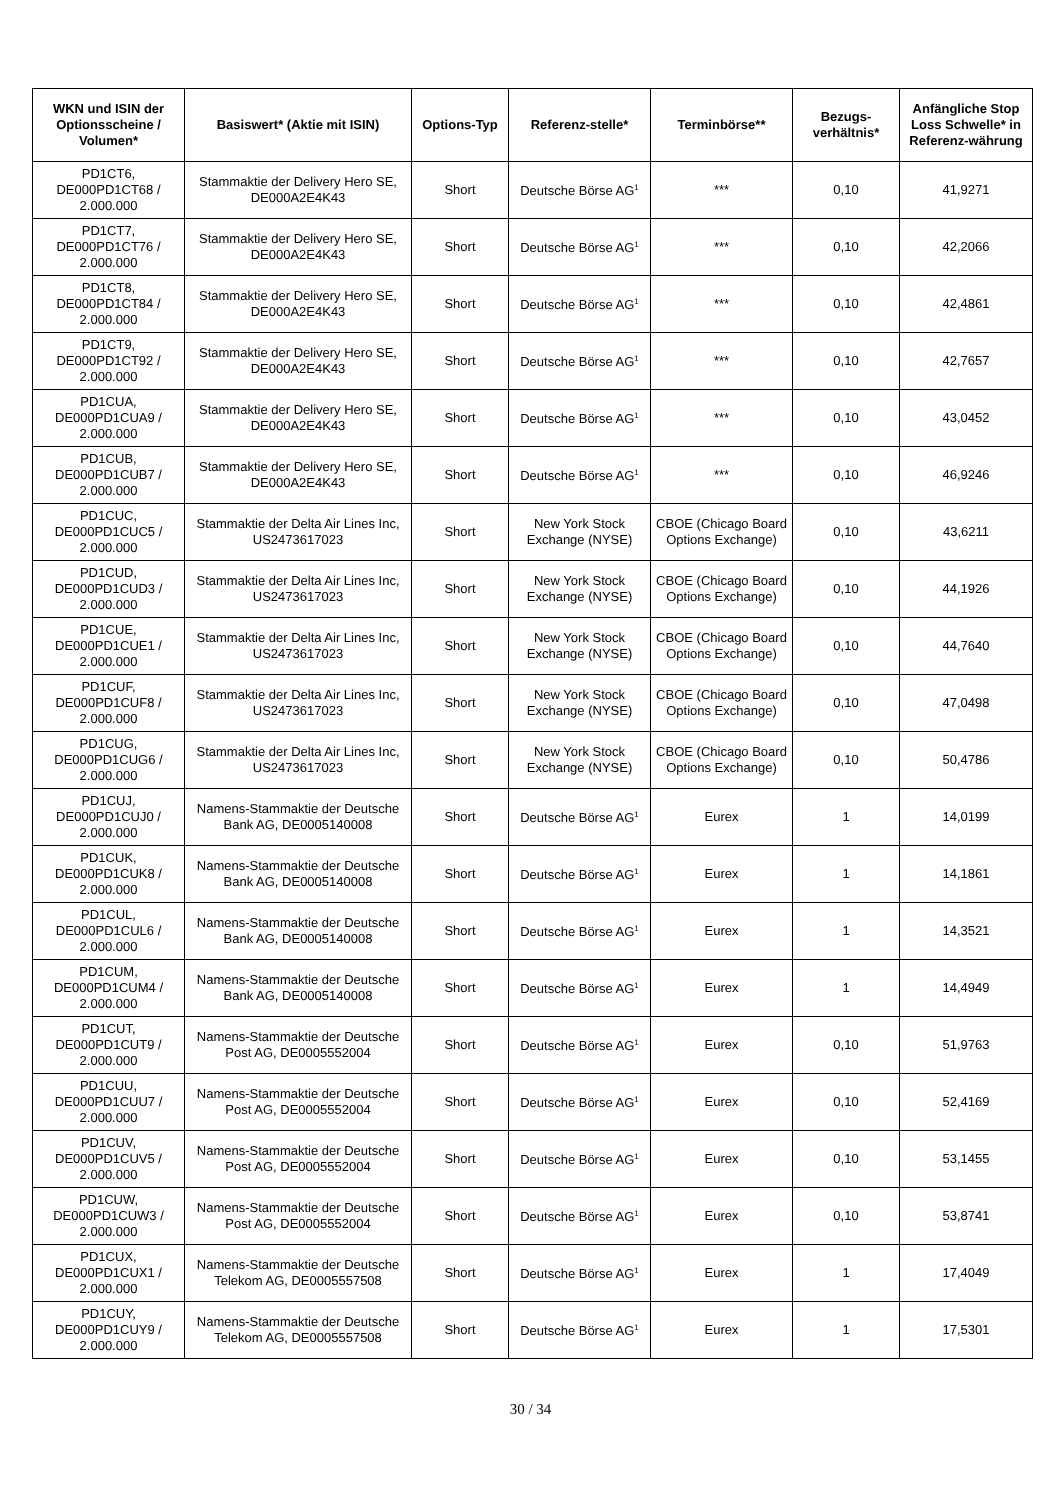| WKN und ISIN der Optionsscheine / Volumen* | Basiswert* (Aktie mit ISIN) | Options-Typ | Referenz-stelle* | Terminbörse** | Bezugs-verhältnis* | Anfängliche Stop Loss Schwelle* in Referenz-währung |
| --- | --- | --- | --- | --- | --- | --- |
| PD1CT6, DE000PD1CT68 / 2.000.000 | Stammaktie der Delivery Hero SE, DE000A2E4K43 | Short | Deutsche Börse AG<sup>1</sup> | *** | 0,10 | 41,9271 |
| PD1CT7, DE000PD1CT76 / 2.000.000 | Stammaktie der Delivery Hero SE, DE000A2E4K43 | Short | Deutsche Börse AG<sup>1</sup> | *** | 0,10 | 42,2066 |
| PD1CT8, DE000PD1CT84 / 2.000.000 | Stammaktie der Delivery Hero SE, DE000A2E4K43 | Short | Deutsche Börse AG<sup>1</sup> | *** | 0,10 | 42,4861 |
| PD1CT9, DE000PD1CT92 / 2.000.000 | Stammaktie der Delivery Hero SE, DE000A2E4K43 | Short | Deutsche Börse AG<sup>1</sup> | *** | 0,10 | 42,7657 |
| PD1CUA, DE000PD1CUA9 / 2.000.000 | Stammaktie der Delivery Hero SE, DE000A2E4K43 | Short | Deutsche Börse AG<sup>1</sup> | *** | 0,10 | 43,0452 |
| PD1CUB, DE000PD1CUB7 / 2.000.000 | Stammaktie der Delivery Hero SE, DE000A2E4K43 | Short | Deutsche Börse AG<sup>1</sup> | *** | 0,10 | 46,9246 |
| PD1CUC, DE000PD1CUC5 / 2.000.000 | Stammaktie der Delta Air Lines Inc, US2473617023 | Short | New York Stock Exchange (NYSE) | CBOE (Chicago Board Options Exchange) | 0,10 | 43,6211 |
| PD1CUD, DE000PD1CUD3 / 2.000.000 | Stammaktie der Delta Air Lines Inc, US2473617023 | Short | New York Stock Exchange (NYSE) | CBOE (Chicago Board Options Exchange) | 0,10 | 44,1926 |
| PD1CUE, DE000PD1CUE1 / 2.000.000 | Stammaktie der Delta Air Lines Inc, US2473617023 | Short | New York Stock Exchange (NYSE) | CBOE (Chicago Board Options Exchange) | 0,10 | 44,7640 |
| PD1CUF, DE000PD1CUF8 / 2.000.000 | Stammaktie der Delta Air Lines Inc, US2473617023 | Short | New York Stock Exchange (NYSE) | CBOE (Chicago Board Options Exchange) | 0,10 | 47,0498 |
| PD1CUG, DE000PD1CUG6 / 2.000.000 | Stammaktie der Delta Air Lines Inc, US2473617023 | Short | New York Stock Exchange (NYSE) | CBOE (Chicago Board Options Exchange) | 0,10 | 50,4786 |
| PD1CUJ, DE000PD1CUJ0 / 2.000.000 | Namens-Stammaktie der Deutsche Bank AG, DE0005140008 | Short | Deutsche Börse AG<sup>1</sup> | Eurex | 1 | 14,0199 |
| PD1CUK, DE000PD1CUK8 / 2.000.000 | Namens-Stammaktie der Deutsche Bank AG, DE0005140008 | Short | Deutsche Börse AG<sup>1</sup> | Eurex | 1 | 14,1861 |
| PD1CUL, DE000PD1CUL6 / 2.000.000 | Namens-Stammaktie der Deutsche Bank AG, DE0005140008 | Short | Deutsche Börse AG<sup>1</sup> | Eurex | 1 | 14,3521 |
| PD1CUM, DE000PD1CUM4 / 2.000.000 | Namens-Stammaktie der Deutsche Bank AG, DE0005140008 | Short | Deutsche Börse AG<sup>1</sup> | Eurex | 1 | 14,4949 |
| PD1CUT, DE000PD1CUT9 / 2.000.000 | Namens-Stammaktie der Deutsche Post AG, DE0005552004 | Short | Deutsche Börse AG<sup>1</sup> | Eurex | 0,10 | 51,9763 |
| PD1CUU, DE000PD1CUU7 / 2.000.000 | Namens-Stammaktie der Deutsche Post AG, DE0005552004 | Short | Deutsche Börse AG<sup>1</sup> | Eurex | 0,10 | 52,4169 |
| PD1CUV, DE000PD1CUV5 / 2.000.000 | Namens-Stammaktie der Deutsche Post AG, DE0005552004 | Short | Deutsche Börse AG<sup>1</sup> | Eurex | 0,10 | 53,1455 |
| PD1CUW, DE000PD1CUW3 / 2.000.000 | Namens-Stammaktie der Deutsche Post AG, DE0005552004 | Short | Deutsche Börse AG<sup>1</sup> | Eurex | 0,10 | 53,8741 |
| PD1CUX, DE000PD1CUX1 / 2.000.000 | Namens-Stammaktie der Deutsche Telekom AG, DE0005557508 | Short | Deutsche Börse AG<sup>1</sup> | Eurex | 1 | 17,4049 |
| PD1CUY, DE000PD1CUY9 / 2.000.000 | Namens-Stammaktie der Deutsche Telekom AG, DE0005557508 | Short | Deutsche Börse AG<sup>1</sup> | Eurex | 1 | 17,5301 |
30 / 34